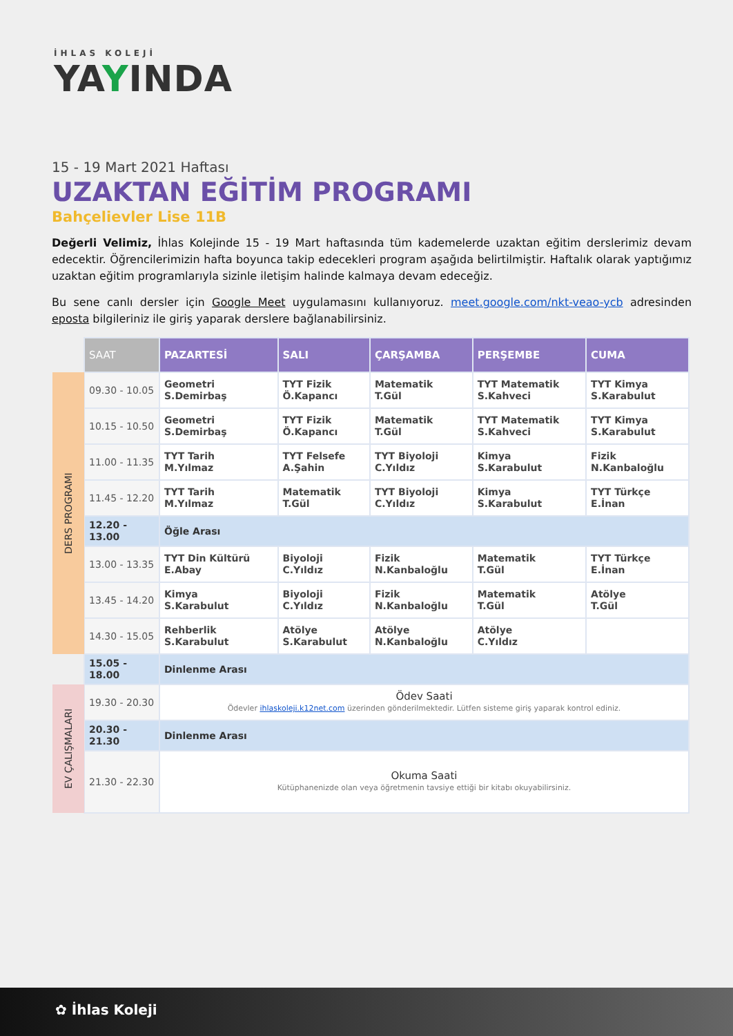İHLAS KOLEJİ
YAYINDA
15 - 19 Mart 2021 Haftası
UZAKTAN EĞİTİM PROGRAMI
Bahçelievler Lise 11B
Değerli Velimiz, İhlas Kolejinde 15 - 19 Mart haftasında tüm kademelerde uzaktan eğitim derslerimiz devam edecektir. Öğrencilerimizin hafta boyunca takip edecekleri program aşağıda belirtilmiştir. Haftalık olarak yaptığımız uzaktan eğitim programlarıyla sizinle iletişim halinde kalmaya devam edeceğiz.
Bu sene canlı dersler için Google Meet uygulamasını kullanıyoruz. meet.google.com/nkt-veao-ycb adresinden eposta bilgileriniz ile giriş yaparak derslere bağlanabilirsiniz.
| | SAAT | PAZARTESİ | SALI | ÇARŞAMBA | PERŞEMBE | CUMA |
| DERS PROGRAMI | 09.30 - 10.05 | Geometri S.Demirbaş | TYT Fizik Ö.Kapancı | Matematik T.Gül | TYT Matematik S.Kahveci | TYT Kimya S.Karabulut |
| | 10.15 - 10.50 | Geometri S.Demirbaş | TYT Fizik Ö.Kapancı | Matematik T.Gül | TYT Matematik S.Kahveci | TYT Kimya S.Karabulut |
| | 11.00 - 11.35 | TYT Tarih M.Yılmaz | TYT Felsefe A.Şahin | TYT Biyoloji C.Yıldız | Kimya S.Karabulut | Fizik N.Kanbaloğlu |
| | 11.45 - 12.20 | TYT Tarih M.Yılmaz | Matematik T.Gül | TYT Biyoloji C.Yıldız | Kimya S.Karabulut | TYT Türkçe E.İnan |
| | 12.20 - 13.00 | Öğle Arası | | | | |
| | 13.00 - 13.35 | TYT Din Kültürü E.Abay | Biyoloji C.Yıldız | Fizik N.Kanbaloğlu | Matematik T.Gül | TYT Türkçe E.İnan |
| | 13.45 - 14.20 | Kimya S.Karabulut | Biyoloji C.Yıldız | Fizik N.Kanbaloğlu | Matematik T.Gül | Atölye T.Gül |
| | 14.30 - 15.05 | Rehberlik S.Karabulut | Atölye S.Karabulut | Atölye N.Kanbaloğlu | Atölye C.Yıldız | |
| | 15.05 - 18.00 | Dinlenme Arası | | | | |
| EV ÇALIŞMALARI | 19.30 - 20.30 | Ödev Saati Ödevler ihlaskoleji.k12net.com üzerinden gönderilmektedir. Lütfen sisteme giriş yaparak kontrol ediniz. | | | | |
| | 20.30 - 21.30 | Dinlenme Arası | | | | |
| | 21.30 - 22.30 | Okuma Saati Kütüphanenizde olan veya öğretmenin tavsiye ettiği bir kitabı okuyabilirsiniz. | | | | |
✿ İhlas Koleji